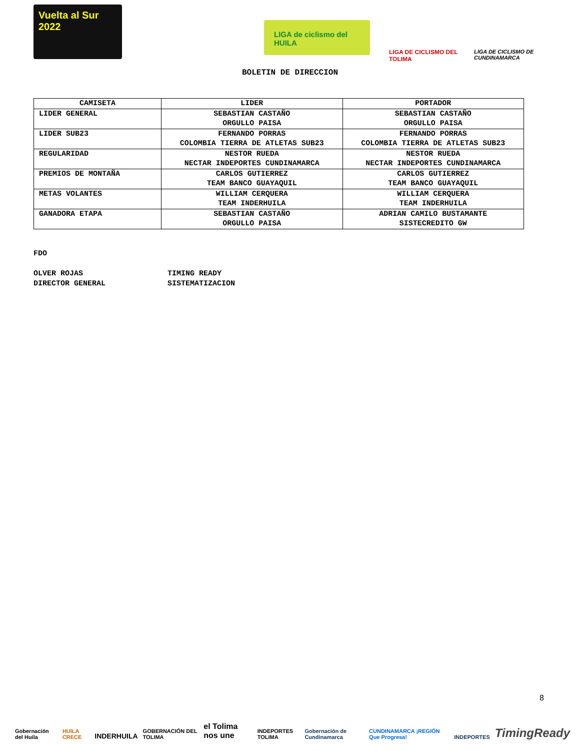Vuelta al Sur 2022
LIGA de ciclismo del HUILA
LIGA DE CICLISMO DEL TOLIMA
LIGA DE CICLISMO DE CUNDINAMARCA
BOLETIN DE DIRECCION
| CAMISETA | LIDER | PORTADOR |
| --- | --- | --- |
| LIDER GENERAL | SEBASTIAN CASTAÑO ORGULLO PAISA | SEBASTIAN CASTAÑO ORGULLO PAISA |
| LIDER SUB23 | FERNANDO PORRAS COLOMBIA TIERRA DE ATLETAS SUB23 | FERNANDO PORRAS COLOMBIA TIERRA DE ATLETAS SUB23 |
| REGULARIDAD | NESTOR RUEDA NECTAR INDEPORTES CUNDINAMARCA | NESTOR RUEDA NECTAR INDEPORTES CUNDINAMARCA |
| PREMIOS DE MONTAÑA | CARLOS GUTIERREZ TEAM BANCO GUAYAQUIL | CARLOS GUTIERREZ TEAM BANCO GUAYAQUIL |
| METAS VOLANTES | WILLIAM CERQUERA TEAM INDERHUILA | WILLIAM CERQUERA TEAM INDERHUILA |
| GANADORA ETAPA | SEBASTIAN CASTAÑO ORGULLO PAISA | ADRIAN CAMILO BUSTAMANTE SISTECREDITO GW |
FDO
OLVER ROJAS
DIRECTOR GENERAL
TIMING READY
SISTEMATIZACION
8
Gobernación del Huila HUILA CRECE INDERHUILA GOBERNACIÓN DEL TOLIMA el Tolima nos une INDEPORTES TOLIMA Gobernación de Cundinamarca CUNDINAMARCA ¡REGIÓN Que Progresa! INDEPORTES TimingReady